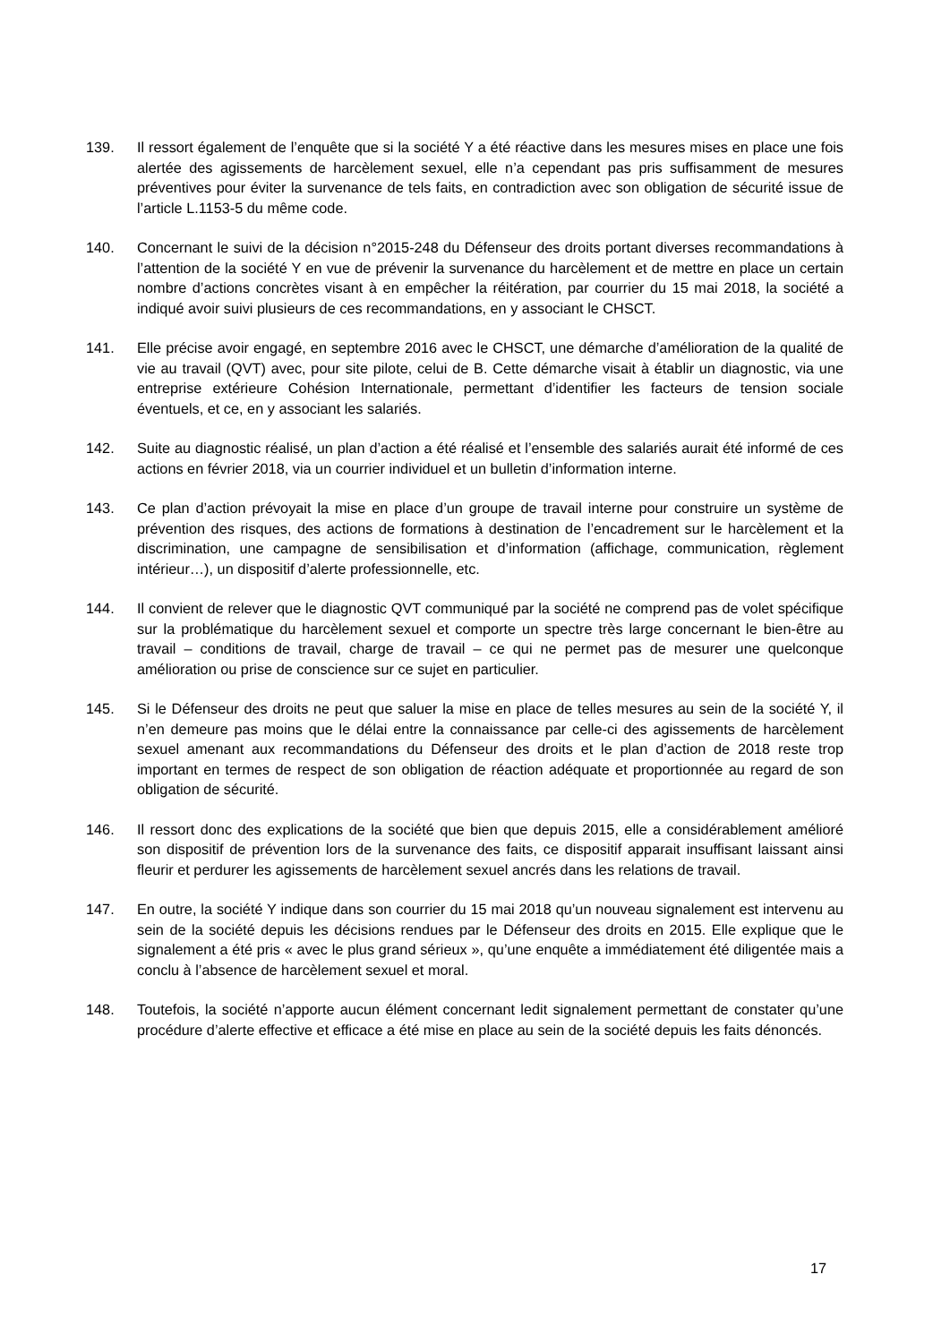139. Il ressort également de l’enquête que si la société Y a été réactive dans les mesures mises en place une fois alertée des agissements de harcèlement sexuel, elle n’a cependant pas pris suffisamment de mesures préventives pour éviter la survenance de tels faits, en contradiction avec son obligation de sécurité issue de l’article L.1153-5 du même code.
140. Concernant le suivi de la décision n°2015-248 du Défenseur des droits portant diverses recommandations à l’attention de la société Y en vue de prévenir la survenance du harcèlement et de mettre en place un certain nombre d’actions concrètes visant à en empêcher la réitération, par courrier du 15 mai 2018, la société a indiqué avoir suivi plusieurs de ces recommandations, en y associant le CHSCT.
141. Elle précise avoir engagé, en septembre 2016 avec le CHSCT, une démarche d’amélioration de la qualité de vie au travail (QVT) avec, pour site pilote, celui de B. Cette démarche visait à établir un diagnostic, via une entreprise extérieure Cohésion Internationale, permettant d’identifier les facteurs de tension sociale éventuels, et ce, en y associant les salariés.
142. Suite au diagnostic réalisé, un plan d’action a été réalisé et l’ensemble des salariés aurait été informé de ces actions en février 2018, via un courrier individuel et un bulletin d’information interne.
143. Ce plan d’action prévoyait la mise en place d’un groupe de travail interne pour construire un système de prévention des risques, des actions de formations à destination de l’encadrement sur le harcèlement et la discrimination, une campagne de sensibilisation et d’information (affichage, communication, règlement intérieur…), un dispositif d’alerte professionnelle, etc.
144. Il convient de relever que le diagnostic QVT communiqué par la société ne comprend pas de volet spécifique sur la problématique du harcèlement sexuel et comporte un spectre très large concernant le bien-être au travail – conditions de travail, charge de travail – ce qui ne permet pas de mesurer une quelconque amélioration ou prise de conscience sur ce sujet en particulier.
145. Si le Défenseur des droits ne peut que saluer la mise en place de telles mesures au sein de la société Y, il n’en demeure pas moins que le délai entre la connaissance par celle-ci des agissements de harcèlement sexuel amenant aux recommandations du Défenseur des droits et le plan d’action de 2018 reste trop important en termes de respect de son obligation de réaction adéquate et proportionnée au regard de son obligation de sécurité.
146. Il ressort donc des explications de la société que bien que depuis 2015, elle a considérablement amélioré son dispositif de prévention lors de la survenance des faits, ce dispositif apparait insuffisant laissant ainsi fleurir et perdurer les agissements de harcèlement sexuel ancrés dans les relations de travail.
147. En outre, la société Y indique dans son courrier du 15 mai 2018 qu’un nouveau signalement est intervenu au sein de la société depuis les décisions rendues par le Défenseur des droits en 2015. Elle explique que le signalement a été pris « avec le plus grand sérieux », qu’une enquête a immédiatement été diligentée mais a conclu à l’absence de harcèlement sexuel et moral.
148. Toutefois, la société n’apporte aucun élément concernant ledit signalement permettant de constater qu’une procédure d’alerte effective et efficace a été mise en place au sein de la société depuis les faits dénoncés.
17